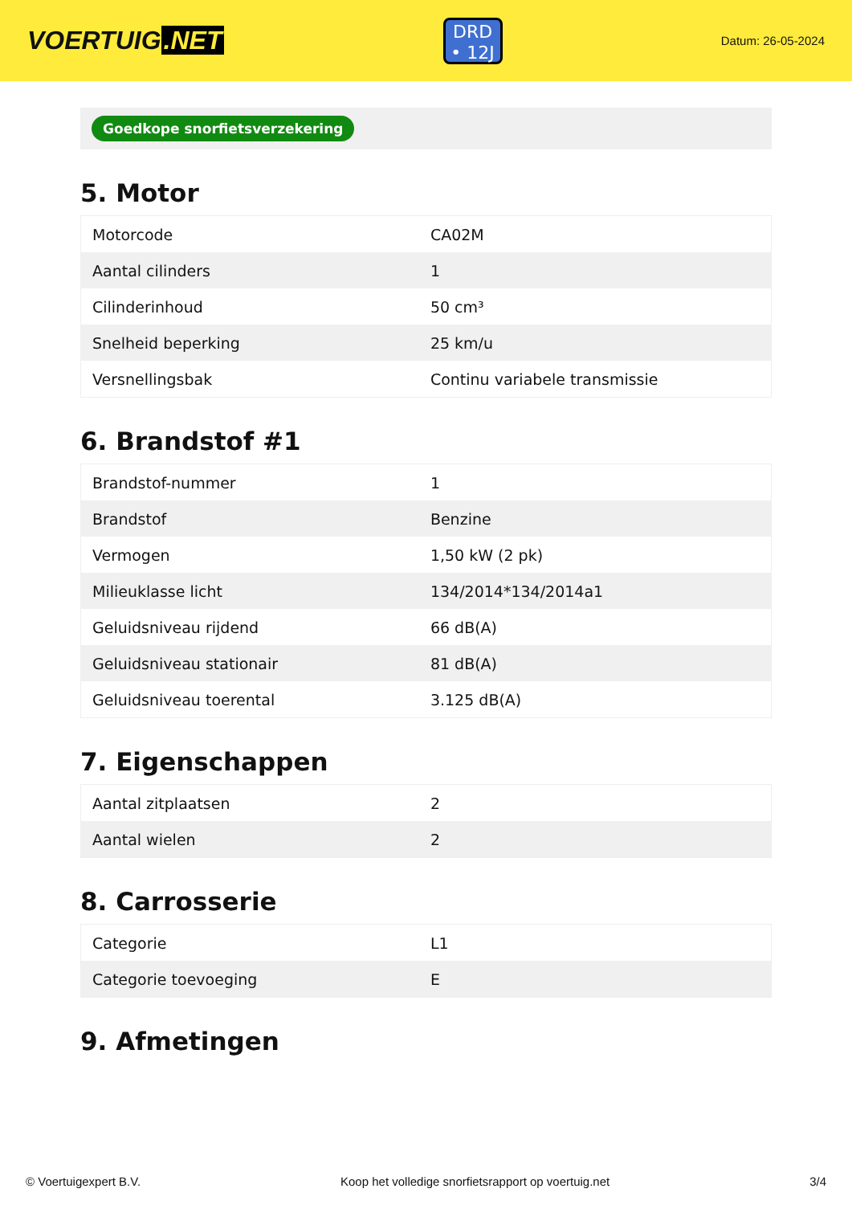VOERTUIG.NET
DRD
• 12J
Datum: 26-05-2024
Goedkope snorfietsverzekering
5. Motor
| Motorcode | CA02M |
| Aantal cilinders | 1 |
| Cilinderinhoud | 50 cm³ |
| Snelheid beperking | 25 km/u |
| Versnellingsbak | Continu variabele transmissie |
6. Brandstof #1
| Brandstof-nummer | 1 |
| Brandstof | Benzine |
| Vermogen | 1,50 kW (2 pk) |
| Milieuklasse licht | 134/2014*134/2014a1 |
| Geluidsniveau rijdend | 66 dB(A) |
| Geluidsniveau stationair | 81 dB(A) |
| Geluidsniveau toerental | 3.125 dB(A) |
7. Eigenschappen
| Aantal zitplaatsen | 2 |
| Aantal wielen | 2 |
8. Carrosserie
| Categorie | L1 |
| Categorie toevoeging | E |
9. Afmetingen
© Voertuigexpert B.V. Koop het volledige snorfietsrapport op voertuig.net 3/4